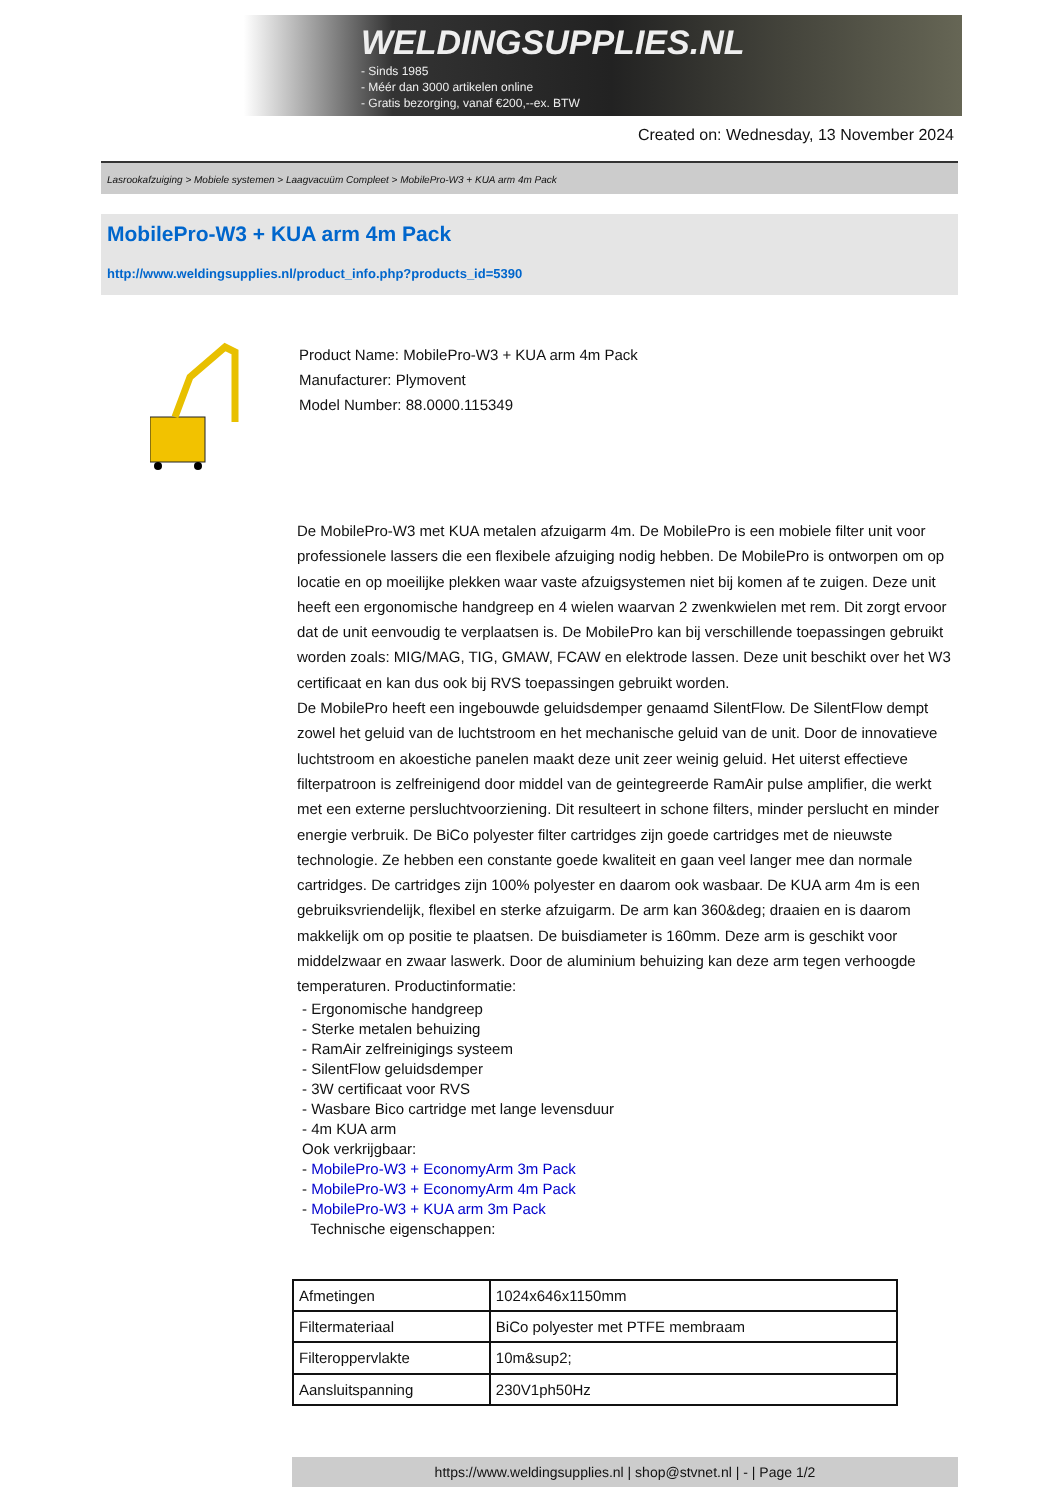WELDINGSUPPLIES.NL
- Sinds 1985
- Méér dan 3000 artikelen online
- Gratis bezorging, vanaf €200,--ex. BTW
Created on: Wednesday, 13 November 2024
Lasrookafzuiging > Mobiele systemen > Laagvacuüm Compleet > MobilePro-W3 + KUA arm 4m Pack
MobilePro-W3 + KUA arm 4m Pack
http://www.weldingsupplies.nl/product_info.php?products_id=5390
Product Name: MobilePro-W3 + KUA arm 4m Pack
Manufacturer: Plymovent
Model Number: 88.0000.115349
De MobilePro-W3 met KUA metalen afzuigarm 4m. De MobilePro is een mobiele filter unit voor professionele lassers die een flexibele afzuiging nodig hebben. De MobilePro is ontworpen om op locatie en op moeilijke plekken waar vaste afzuigsystemen niet bij komen af te zuigen. Deze unit heeft een ergonomische handgreep en 4 wielen waarvan 2 zwenkwielen met rem. Dit zorgt ervoor dat de unit eenvoudig te verplaatsen is. De MobilePro kan bij verschillende toepassingen gebruikt worden zoals: MIG/MAG, TIG, GMAW, FCAW en elektrode lassen. Deze unit beschikt over het W3 certificaat en kan dus ook bij RVS toepassingen gebruikt worden.
De MobilePro heeft een ingebouwde geluidsdemper genaamd SilentFlow. De SilentFlow dempt zowel het geluid van de luchtstroom en het mechanische geluid van de unit. Door de innovatieve luchtstroom en akoestiche panelen maakt deze unit zeer weinig geluid. Het uiterst effectieve filterpatroon is zelfreinigend door middel van de geintegreerde RamAir pulse amplifier, die werkt met een externe persluchtvoorziening. Dit resulteert in schone filters, minder perslucht en minder energie verbruik. De BiCo polyester filter cartridges zijn goede cartridges met de nieuwste technologie. Ze hebben een constante goede kwaliteit en gaan veel langer mee dan normale cartridges. De cartridges zijn 100% polyester en daarom ook wasbaar. De KUA arm 4m is een gebruiksvriendelijk, flexibel en sterke afzuigarm. De arm kan 360&deg; draaien en is daarom makkelijk om op positie te plaatsen. De buisdiameter is 160mm. Deze arm is geschikt voor middelzwaar en zwaar laswerk. Door de aluminium behuizing kan deze arm tegen verhoogde temperaturen. Productinformatie:
- Ergonomische handgreep
- Sterke metalen behuizing
- RamAir zelfreinigings systeem
- SilentFlow geluidsdemper
- 3W certificaat voor RVS
- Wasbare Bico cartridge met lange levensduur
- 4m KUA arm
Ook verkrijgbaar:
- MobilePro-W3 + EconomyArm 3m Pack
- MobilePro-W3 + EconomyArm 4m Pack
- MobilePro-W3 + KUA arm 3m Pack
Technische eigenschappen:
| Afmetingen | 1024x646x1150mm |
| Filtermateriaal | BiCo polyester met PTFE membraam |
| Filteroppervlakte | 10m&sup2; |
| Aansluitspanning | 230V1ph50Hz |
https://www.weldingsupplies.nl | shop@stvnet.nl | - | Page 1/2